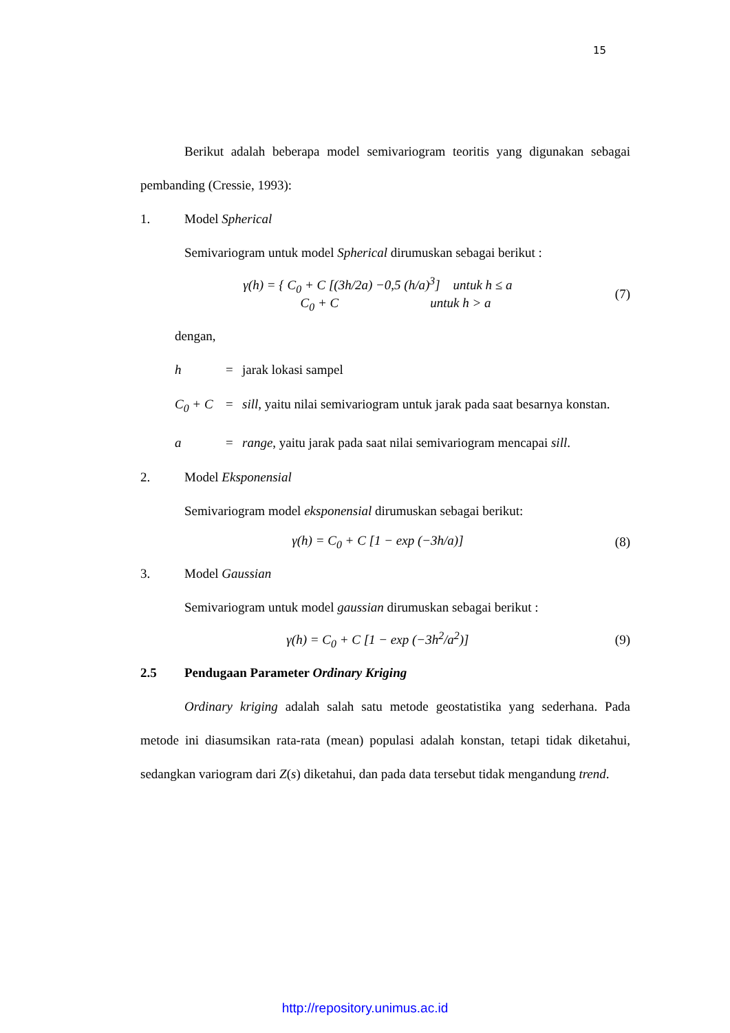15
Berikut adalah beberapa model semivariogram teoritis yang digunakan sebagai pembanding (Cressie, 1993):
1. Model Spherical
Semivariogram untuk model Spherical dirumuskan sebagai berikut :
γ(h) = { C<sub>0</sub> + C [(3h/2a) −0,5 (h/a)<sup>3</sup>] untuk h ≤ a
C<sub>0</sub> + C untuk h > a (7)
dengan,
h = jarak lokasi sampel
C<sub>0</sub> + C = sill, yaitu nilai semivariogram untuk jarak pada saat besarnya konstan.
a = range, yaitu jarak pada saat nilai semivariogram mencapai sill.
2. Model Eksponensial
Semivariogram model eksponensial dirumuskan sebagai berikut:
γ(h) = C<sub>0</sub> + C [1 − exp (−3h/a)] (8)
3. Model Gaussian
Semivariogram untuk model gaussian dirumuskan sebagai berikut :
γ(h) = C<sub>0</sub> + C [1 − exp (−3h<sup>2</sup>/a<sup>2</sup>)] (9)
2.5 Pendugaan Parameter Ordinary Kriging
Ordinary kriging adalah salah satu metode geostatistika yang sederhana. Pada metode ini diasumsikan rata-rata (mean) populasi adalah konstan, tetapi tidak diketahui, sedangkan variogram dari Z(s) diketahui, dan pada data tersebut tidak mengandung trend.
http://repository.unimus.ac.id